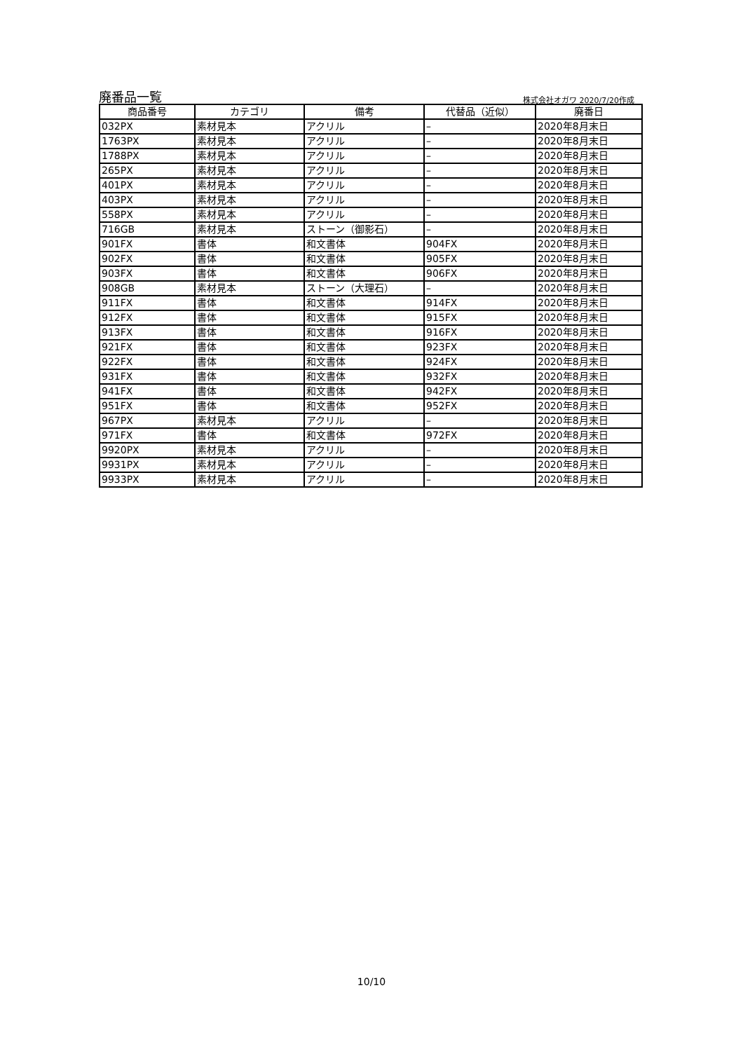廃番品一覧 株式会社オガワ 2020/7/20作成
| 商品番号 | カテゴリ | 備考 | 代替品（近似） | 廃番日 |
| --- | --- | --- | --- | --- |
| 032PX | 素材見本 | アクリル | – | 2020年8月末日 |
| 1763PX | 素材見本 | アクリル | – | 2020年8月末日 |
| 1788PX | 素材見本 | アクリル | – | 2020年8月末日 |
| 265PX | 素材見本 | アクリル | – | 2020年8月末日 |
| 401PX | 素材見本 | アクリル | – | 2020年8月末日 |
| 403PX | 素材見本 | アクリル | – | 2020年8月末日 |
| 558PX | 素材見本 | アクリル | – | 2020年8月末日 |
| 716GB | 素材見本 | ストーン（御影石） | – | 2020年8月末日 |
| 901FX | 書体 | 和文書体 | 904FX | 2020年8月末日 |
| 902FX | 書体 | 和文書体 | 905FX | 2020年8月末日 |
| 903FX | 書体 | 和文書体 | 906FX | 2020年8月末日 |
| 908GB | 素材見本 | ストーン（大理石） | – | 2020年8月末日 |
| 911FX | 書体 | 和文書体 | 914FX | 2020年8月末日 |
| 912FX | 書体 | 和文書体 | 915FX | 2020年8月末日 |
| 913FX | 書体 | 和文書体 | 916FX | 2020年8月末日 |
| 921FX | 書体 | 和文書体 | 923FX | 2020年8月末日 |
| 922FX | 書体 | 和文書体 | 924FX | 2020年8月末日 |
| 931FX | 書体 | 和文書体 | 932FX | 2020年8月末日 |
| 941FX | 書体 | 和文書体 | 942FX | 2020年8月末日 |
| 951FX | 書体 | 和文書体 | 952FX | 2020年8月末日 |
| 967PX | 素材見本 | アクリル | – | 2020年8月末日 |
| 971FX | 書体 | 和文書体 | 972FX | 2020年8月末日 |
| 9920PX | 素材見本 | アクリル | – | 2020年8月末日 |
| 9931PX | 素材見本 | アクリル | – | 2020年8月末日 |
| 9933PX | 素材見本 | アクリル | – | 2020年8月末日 |
10/10